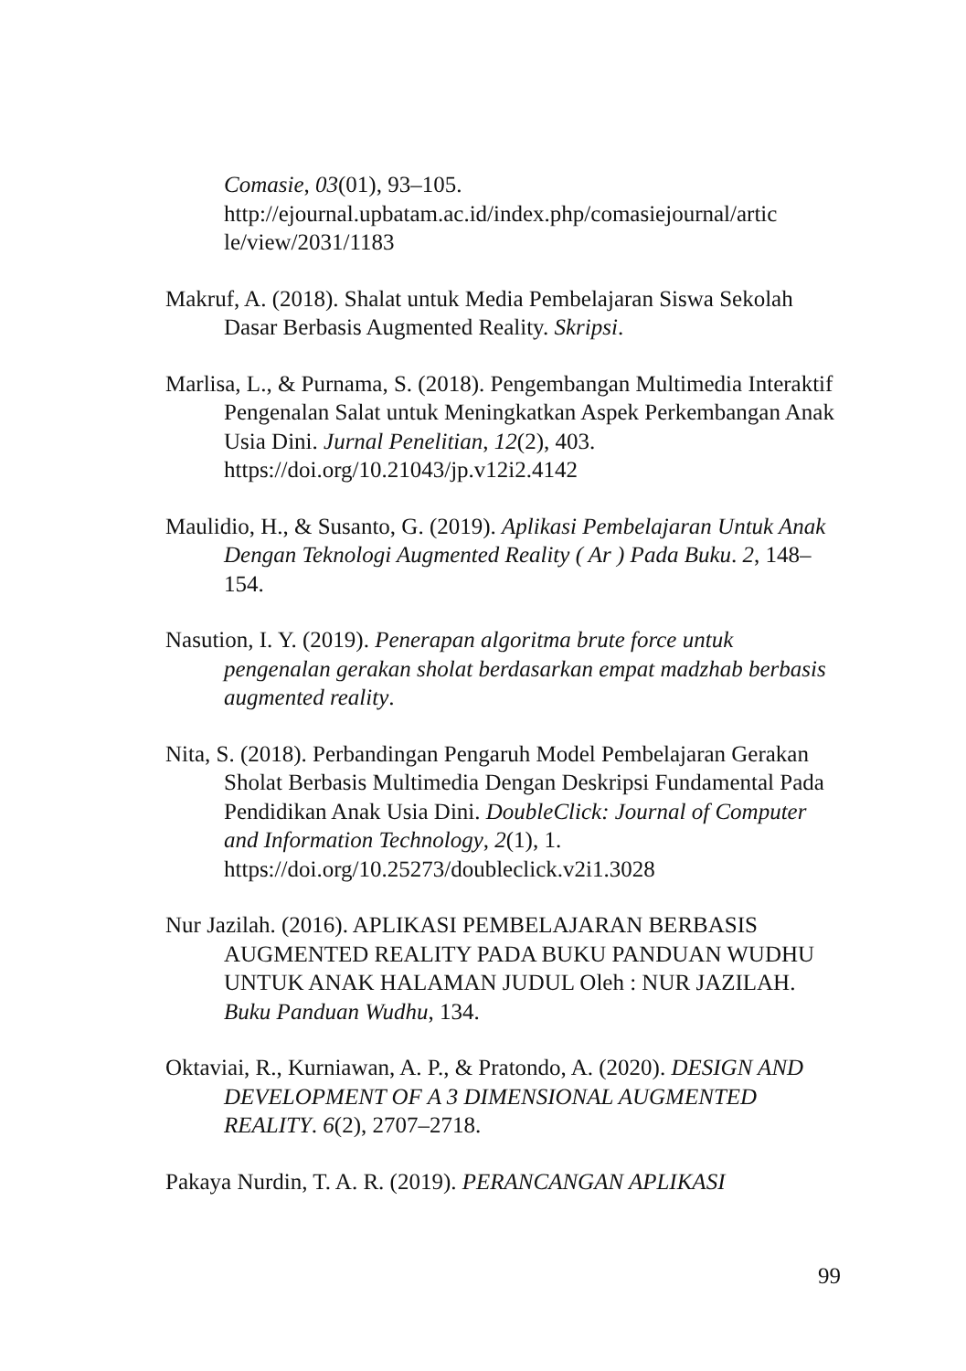Comasie, 03(01), 93–105. http://ejournal.upbatam.ac.id/index.php/comasiejournal/artic le/view/2031/1183
Makruf, A. (2018). Shalat untuk Media Pembelajaran Siswa Sekolah Dasar Berbasis Augmented Reality. Skripsi.
Marlisa, L., & Purnama, S. (2018). Pengembangan Multimedia Interaktif Pengenalan Salat untuk Meningkatkan Aspek Perkembangan Anak Usia Dini. Jurnal Penelitian, 12(2), 403. https://doi.org/10.21043/jp.v12i2.4142
Maulidio, H., & Susanto, G. (2019). Aplikasi Pembelajaran Untuk Anak Dengan Teknologi Augmented Reality ( Ar ) Pada Buku. 2, 148–154.
Nasution, I. Y. (2019). Penerapan algoritma brute force untuk pengenalan gerakan sholat berdasarkan empat madzhab berbasis augmented reality.
Nita, S. (2018). Perbandingan Pengaruh Model Pembelajaran Gerakan Sholat Berbasis Multimedia Dengan Deskripsi Fundamental Pada Pendidikan Anak Usia Dini. DoubleClick: Journal of Computer and Information Technology, 2(1), 1. https://doi.org/10.25273/doubleclick.v2i1.3028
Nur Jazilah. (2016). APLIKASI PEMBELAJARAN BERBASIS AUGMENTED REALITY PADA BUKU PANDUAN WUDHU UNTUK ANAK HALAMAN JUDUL Oleh : NUR JAZILAH. Buku Panduan Wudhu, 134.
Oktaviai, R., Kurniawan, A. P., & Pratondo, A. (2020). DESIGN AND DEVELOPMENT OF A 3 DIMENSIONAL AUGMENTED REALITY. 6(2), 2707–2718.
Pakaya Nurdin, T. A. R. (2019). PERANCANGAN APLIKASI
99